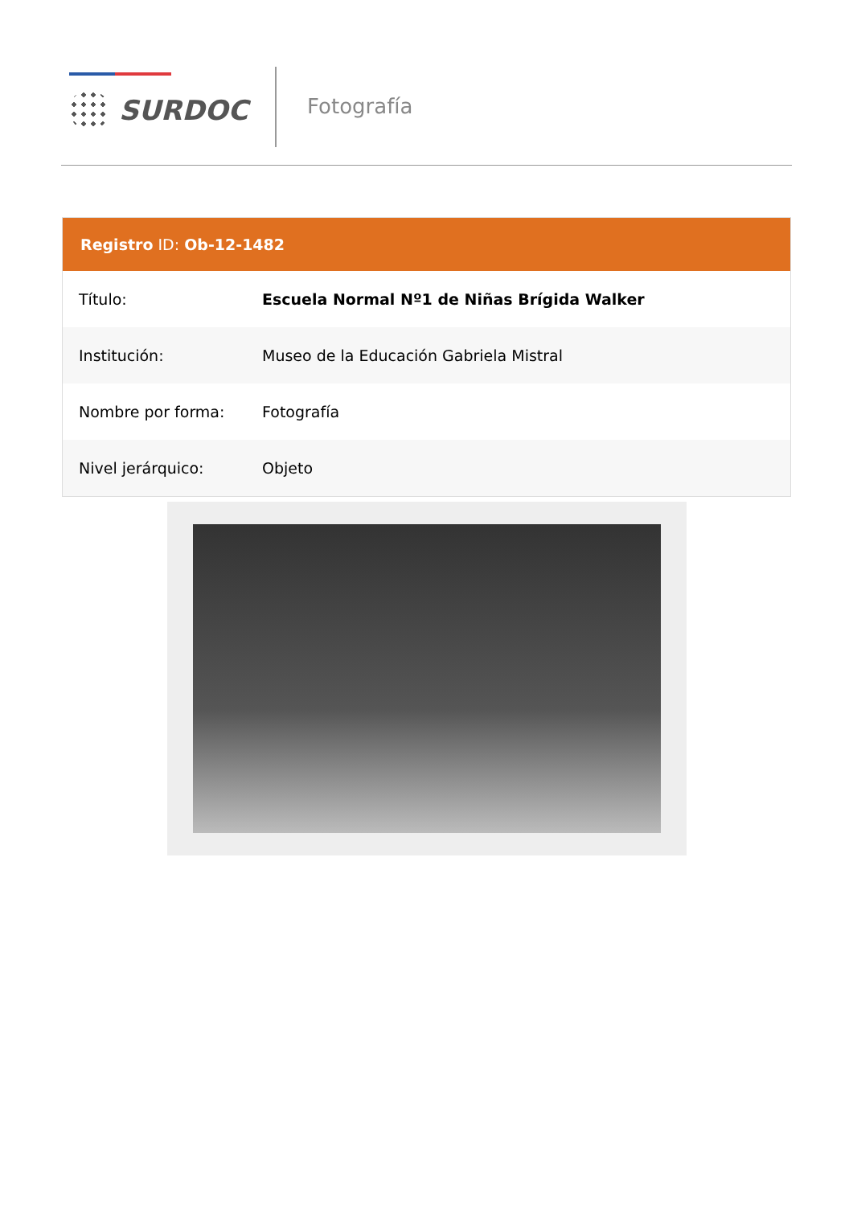SURDOC Fotografía
Registro ID: Ob-12-1482
| Título: | Escuela Normal Nº1 de Niñas Brígida Walker |
| Institución: | Museo de la Educación Gabriela Mistral |
| Nombre por forma: | Fotografía |
| Nivel jerárquico: | Objeto |